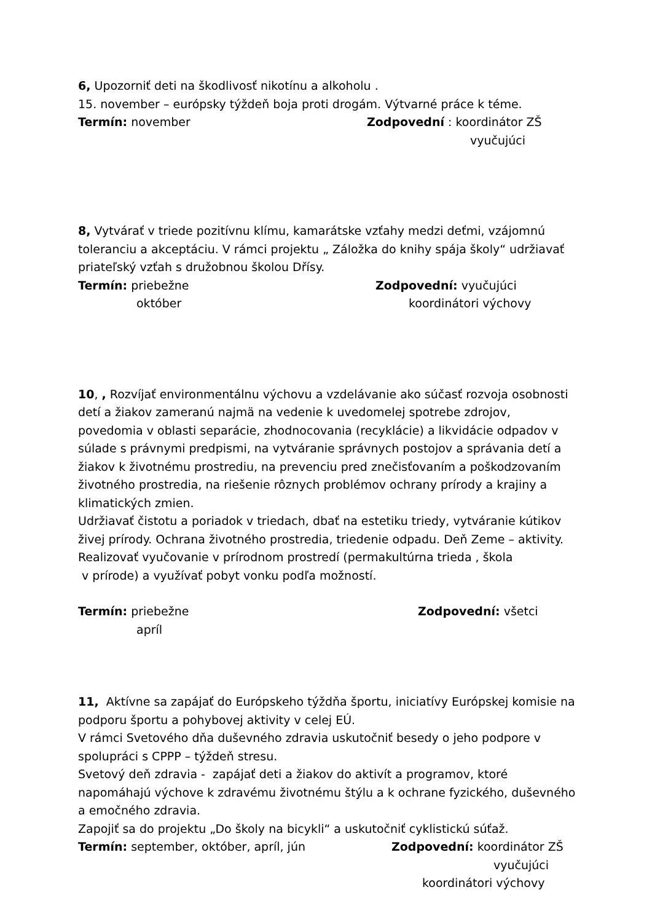6, Upozorniť deti na škodlivosť nikotínu a alkoholu .
15. november – európsky týždeň boja proti drogám. Výtvarné práce k téme.
Termín: november Zodpovední : koordinátor ZŠ
vyučujúci
8, Vytvárať v triede pozitívnu klímu, kamarátske vzťahy medzi deťmi, vzájomnú toleranciu a akceptáciu. V rámci projektu „ Záložka do knihy spája školy“ udržiavať priateľský vzťah s družobnou školou Dřísy.
Termín: priebežne Zodpovední: vyučujúci
október koordinátori výchovy
10, , Rozvíjať environmentálnu výchovu a vzdelávanie ako súčasť rozvoja osobnosti detí a žiakov zameranú najmä na vedenie k uvedomelej spotrebe zdrojov, povedomia v oblasti separácie, zhodnocovania (recyklácie) a likvidácie odpadov v súlade s právnymi predpismi, na vytváranie správnych postojov a správania detí a žiakov k životnému prostrediu, na prevenciu pred znečisťovaním a poškodzovaním životného prostredia, na riešenie rôznych problémov ochrany prírody a krajiny a klimatických zmien.
Udržiavať čistotu a poriadok v triedach, dbať na estetiku triedy, vytváranie kútikov živej prírody. Ochrana životného prostredia, triedenie odpadu. Deň Zeme – aktivity.
Realizovať vyučovanie v prírodnom prostredí (permakultúrna trieda , škola
v prírode) a využívať pobyt vonku podľa možností.
Termín: priebežne Zodpovední: všetci
apríl
11, Aktívne sa zapájať do Európskeho týždňa športu, iniciatívy Európskej komisie na podporu športu a pohybovej aktivity v celej EÚ.
V rámci Svetového dňa duševného zdravia uskutočniť besedy o jeho podpore v spolupráci s CPPP – týždeň stresu.
Svetový deň zdravia - zapájať deti a žiakov do aktivít a programov, ktoré napomáhajú výchove k zdravému životnému štýlu a k ochrane fyzického, duševného a emočného zdravia.
Zapojiť sa do projektu „Do školy na bicykli“ a uskutočniť cyklistickú súťaž.
Termín: september, október, apríl, jún Zodpovední: koordinátor ZŠ
vyučujúci
koordinátori výchovy